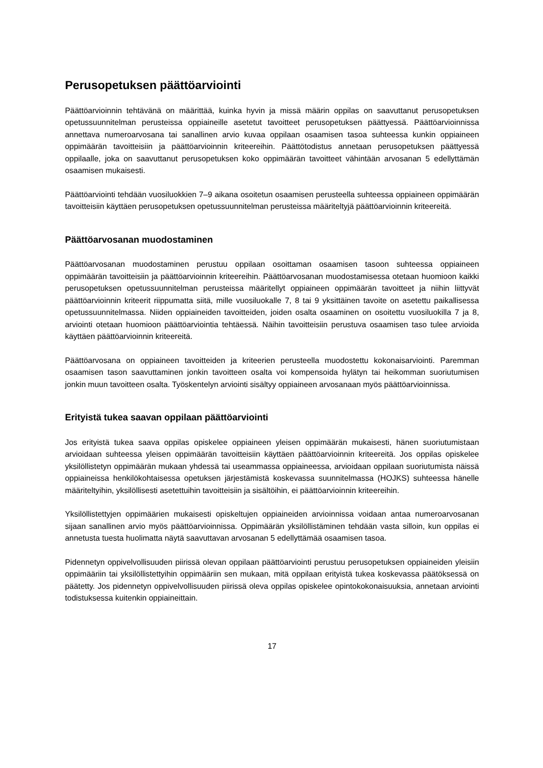Perusopetuksen päättöarviointi
Päättöarvioinnin tehtävänä on määrittää, kuinka hyvin ja missä määrin oppilas on saavuttanut perusopetuksen opetussuunnitelman perusteissa oppiaineille asetetut tavoitteet perusopetuksen päättyessä. Päättöarvioinnissa annettava numeroarvosana tai sanallinen arvio kuvaa oppilaan osaamisen tasoa suhteessa kunkin oppiaineen oppimäärän tavoitteisiin ja päättöarvioinnin kriteereihin. Päättötodistus annetaan perusopetuksen päättyessä oppilaalle, joka on saavuttanut perusopetuksen koko oppimäärän tavoitteet vähintään arvosanan 5 edellyttämän osaamisen mukaisesti.
Päättöarviointi tehdään vuosiluokkien 7–9 aikana osoitetun osaamisen perusteella suhteessa oppiaineen oppimäärän tavoitteisiin käyttäen perusopetuksen opetussuunnitelman perusteissa määriteltyjä päättöarvioinnin kriteereitä.
Päättöarvosanan muodostaminen
Päättöarvosanan muodostaminen perustuu oppilaan osoittaman osaamisen tasoon suhteessa oppiaineen oppimäärän tavoitteisiin ja päättöarvioinnin kriteereihin. Päättöarvosanan muodostamisessa otetaan huomioon kaikki perusopetuksen opetussuunnitelman perusteissa määritellyt oppiaineen oppimäärän tavoitteet ja niihin liittyvät päättöarvioinnin kriteerit riippumatta siitä, mille vuosiluokalle 7, 8 tai 9 yksittäinen tavoite on asetettu paikallisessa opetussuunnitelmassa. Niiden oppiaineiden tavoitteiden, joiden osalta osaaminen on osoitettu vuosiluokilla 7 ja 8, arviointi otetaan huomioon päättöarviointia tehtäessä. Näihin tavoitteisiin perustuva osaamisen taso tulee arvioida käyttäen päättöarvioinnin kriteereitä.
Päättöarvosana on oppiaineen tavoitteiden ja kriteerien perusteella muodostettu kokonaisarviointi. Paremman osaamisen tason saavuttaminen jonkin tavoitteen osalta voi kompensoida hylätyn tai heikomman suoriutumisen jonkin muun tavoitteen osalta. Työskentelyn arviointi sisältyy oppiaineen arvosanaan myös päättöarvioinnissa.
Erityistä tukea saavan oppilaan päättöarviointi
Jos erityistä tukea saava oppilas opiskelee oppiaineen yleisen oppimäärän mukaisesti, hänen suoriutumistaan arvioidaan suhteessa yleisen oppimäärän tavoitteisiin käyttäen päättöarvioinnin kriteereitä. Jos oppilas opiskelee yksilöllistetyn oppimäärän mukaan yhdessä tai useammassa oppiaineessa, arvioidaan oppilaan suoriutumista näissä oppiaineissa henkilökohtaisessa opetuksen järjestämistä koskevassa suunnitelmassa (HOJKS) suhteessa hänelle määriteltyihin, yksilöllisesti asetettuihin tavoitteisiin ja sisältöihin, ei päättöarvioinnin kriteereihin.
Yksilöllistettyjen oppimäärien mukaisesti opiskeltujen oppiaineiden arvioinnissa voidaan antaa numeroarvosanan sijaan sanallinen arvio myös päättöarvioinnissa. Oppimäärän yksilöllistäminen tehdään vasta silloin, kun oppilas ei annetusta tuesta huolimatta näytä saavuttavan arvosanan 5 edellyttämää osaamisen tasoa.
Pidennetyn oppivelvollisuuden piirissä olevan oppilaan päättöarviointi perustuu perusopetuksen oppiaineiden yleisiin oppimääriin tai yksilöllistettyihin oppimääriin sen mukaan, mitä oppilaan erityistä tukea koskevassa päätöksessä on päätetty. Jos pidennetyn oppivelvollisuuden piirissä oleva oppilas opiskelee opintokokonaisuuksia, annetaan arviointi todistuksessa kuitenkin oppiaineittain.
17